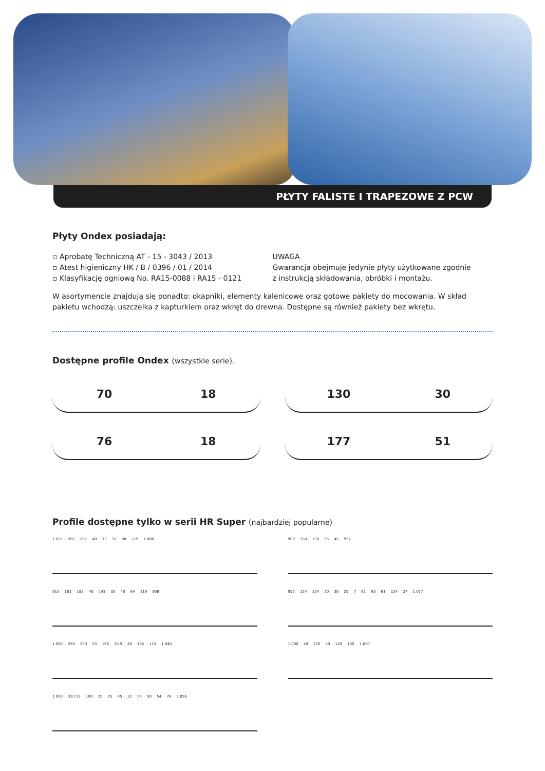PŁYTY FALISTE I TRAPEZOWE Z PCW
Płyty Ondex posiadają:
▫ Aprobatę Techniczną AT - 15 - 3043 / 2013
▫ Atest higieniczny HK / B / 0396 / 01 / 2014
▫ Klasyfikację ogniową No. RA15-0088 i RA15 - 0121
UWAGA
Gwarancja obejmuje jedynie płyty użytkowane zgodnie
z instrukcją składowania, obróbki i montażu.
W asortymencie znajdują się ponadto: okapniki, elementy kalenicowe oraz gotowe pakiety do mocowania. W skład pakietu wchodzą: uszczelka z kapturkiem oraz wkręt do drewna. Dostępne są również pakiety bez wkrętu.
Dostępne profile Ondex (wszystkie serie).
70 18
130 30
76 18
177 51
Profile dostępne tylko w serii HR Super (najbardziej popularne)
1.035 207 207 40 33 32 88 119 1.080
900 150 150 25 45 952
915 183 183 40 143 35 40 64 119 958
992 124 124 20 30 29 7 61 63 61 124 27 1.057
1.000 250 250 53 196 20.5 49 135 115 1.040
1.000 40 250 50 120 130 1.050
1.000 333.33 100 25 25 45 22 54 50 54 76 1.056